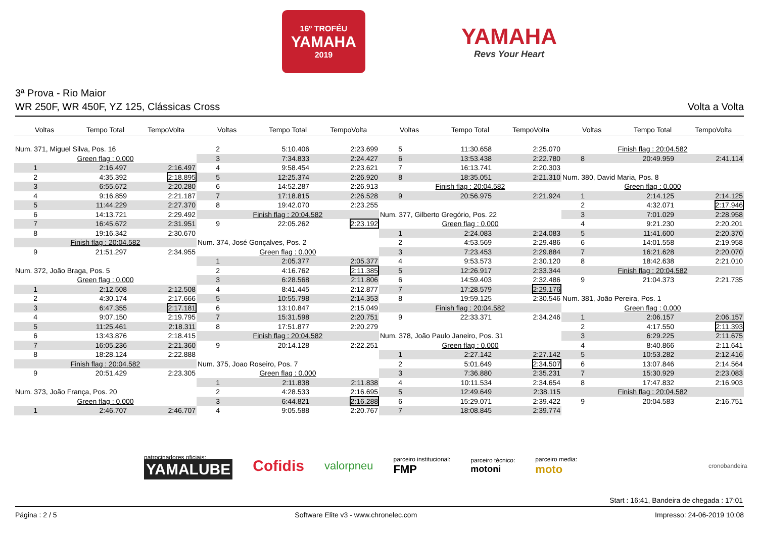16º TROFÉU
YAMAHA
2019
YAMAHA
Revs Your Heart
3ª Prova - Rio Maior
WR 250F, WR 450F, YZ 125, Clássicas Cross Volta a Volta
Voltas Tempo Total TempoVolta Voltas Tempo Total TempoVolta Voltas Tempo Total TempoVolta Voltas Tempo Total TempoVolta
| Num. 371, Miguel Silva, Pos. 16 | | |
| Green flag : 0.000 | | |
| 1 | 2:16.497 | 2:16.497 |
| 2 | 4:35.392 | 2:18.895 |
| 3 | 6:55.672 | 2:20.280 |
| 4 | 9:16.859 | 2:21.187 |
| 5 | 11:44.229 | 2:27.370 |
| 6 | 14:13.721 | 2:29.492 |
| 7 | 16:45.672 | 2:31.951 |
| 8 | 19:16.342 | 2:30.670 |
| Finish flag : 20:04.582 | | |
| 9 | 21:51.297 | 2:34.955 |
| Num. 372, João Braga, Pos. 5 | | |
| Green flag : 0.000 | | |
| 1 | 2:12.508 | 2:12.508 |
| 2 | 4:30.174 | 2:17.666 |
| 3 | 6:47.355 | 2:17.181 |
| 4 | 9:07.150 | 2:19.795 |
| 5 | 11:25.461 | 2:18.311 |
| 6 | 13:43.876 | 2:18.415 |
| 7 | 16:05.236 | 2:21.360 |
| 8 | 18:28.124 | 2:22.888 |
| Finish flag : 20:04.582 | | |
| 9 | 20:51.429 | 2:23.305 |
| Num. 373, João França, Pos. 20 | | |
| Green flag : 0.000 | | |
| 1 | 2:46.707 | 2:46.707 |
| 2 | 5:10.406 | 2:23.699 |
| 3 | 7:34.833 | 2:24.427 |
| 4 | 9:58.454 | 2:23.621 |
| 5 | 12:25.374 | 2:26.920 |
| 6 | 14:52.287 | 2:26.913 |
| 7 | 17:18.815 | 2:26.528 |
| 8 | 19:42.070 | 2:23.255 |
| Finish flag : 20:04.582 | | |
| 9 | 22:05.262 | 2:23.192 |
| Num. 374, José Gonçalves, Pos. 2 | | |
| Green flag : 0.000 | | |
| 1 | 2:05.377 | 2:05.377 |
| 2 | 4:16.762 | 2:11.385 |
| 3 | 6:28.568 | 2:11.806 |
| 4 | 8:41.445 | 2:12.877 |
| 5 | 10:55.798 | 2:14.353 |
| 6 | 13:10.847 | 2:15.049 |
| 7 | 15:31.598 | 2:20.751 |
| 8 | 17:51.877 | 2:20.279 |
| Finish flag : 20:04.582 | | |
| 9 | 20:14.128 | 2:22.251 |
| Num. 375, Joao Roseiro, Pos. 7 | | |
| Green flag : 0.000 | | |
| 1 | 2:11.838 | 2:11.838 |
| 2 | 4:28.533 | 2:16.695 |
| 3 | 6:44.821 | 2:16.288 |
| 4 | 9:05.588 | 2:20.767 |
| 5 | 11:30.658 | 2:25.070 |
| 6 | 13:53.438 | 2:22.780 |
| 7 | 16:13.741 | 2:20.303 |
| 8 | 18:35.051 | 2:21.310 |
| Finish flag : 20:04.582 | | |
| 9 | 20:56.975 | 2:21.924 |
| Num. 377, Gilberto Gregório, Pos. 22 | | |
| Green flag : 0.000 | | |
| 1 | 2:24.083 | 2:24.083 |
| 2 | 4:53.569 | 2:29.486 |
| 3 | 7:23.453 | 2:29.884 |
| 4 | 9:53.573 | 2:30.120 |
| 5 | 12:26.917 | 2:33.344 |
| 6 | 14:59.403 | 2:32.486 |
| 7 | 17:28.579 | 2:29.176 |
| 8 | 19:59.125 | 2:30.546 |
| Finish flag : 20:04.582 | | |
| 9 | 22:33.371 | 2:34.246 |
| Num. 378, João Paulo Janeiro, Pos. 31 | | |
| Green flag : 0.000 | | |
| 1 | 2:27.142 | 2:27.142 |
| 2 | 5:01.649 | 2:34.507 |
| 3 | 7:36.880 | 2:35.231 |
| 4 | 10:11.534 | 2:34.654 |
| 5 | 12:49.649 | 2:38.115 |
| 6 | 15:29.071 | 2:39.422 |
| 7 | 18:08.845 | 2:39.774 |
| Finish flag : 20:04.582 | | |
| 8 | 20:49.959 | 2:41.114 |
| Num. 380, David Maria, Pos. 8 | | |
| Green flag : 0.000 | | |
| 1 | 2:14.125 | 2:14.125 |
| 2 | 4:32.071 | 2:17.946 |
| 3 | 7:01.029 | 2:28.958 |
| 4 | 9:21.230 | 2:20.201 |
| 5 | 11:41.600 | 2:20.370 |
| 6 | 14:01.558 | 2:19.958 |
| 7 | 16:21.628 | 2:20.070 |
| 8 | 18:42.638 | 2:21.010 |
| Finish flag : 20:04.582 | | |
| 9 | 21:04.373 | 2:21.735 |
| Num. 381, João Pereira, Pos. 1 | | |
| Green flag : 0.000 | | |
| 1 | 2:06.157 | 2:06.157 |
| 2 | 4:17.550 | 2:11.393 |
| 3 | 6:29.225 | 2:11.675 |
| 4 | 8:40.866 | 2:11.641 |
| 5 | 10:53.282 | 2:12.416 |
| 6 | 13:07.846 | 2:14.564 |
| 7 | 15:30.929 | 2:23.083 |
| 8 | 17:47.832 | 2:16.903 |
| Finish flag : 20:04.582 | | |
| 9 | 20:04.583 | 2:16.751 |
patrocinadores oficiais:
YAMALUBE
Cofidis valorpneu
parceiro institucional:
FMP
parceiro técnico:
motoni
parceiro media:
moto
cronobandeira
Start : 16:41, Bandeira de chegada : 17:01
Página : 2 / 5 Software Elite v3 - www.chronelec.com Impresso: 24-06-2019 10:08